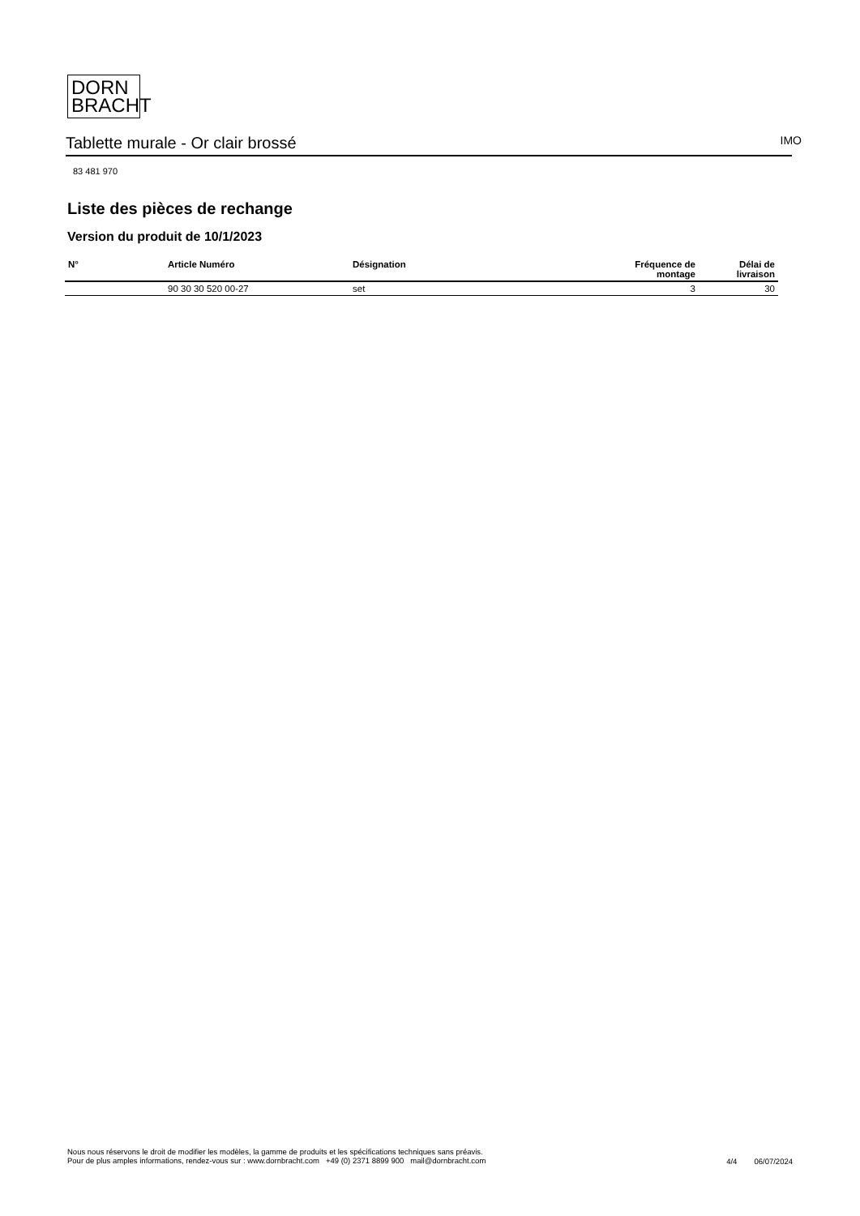DORN
BRACHT
Tablette murale - Or clair brossé IMO
83 481 970
Liste des pièces de rechange
Version du produit de 10/1/2023
| N° | Article Numéro | Désignation | Fréquence de montage | Délai de livraison |
| --- | --- | --- | --- | --- |
| | 90 30 30 520 00-27 | set | 3 | 30 |
Nous nous réservons le droit de modifier les modèles, la gamme de produits et les spécifications techniques sans préavis.
Pour de plus amples informations, rendez-vous sur : www.dornbracht.com +49 (0) 2371 8899 900 mail@dornbracht.com
4/4 06/07/2024